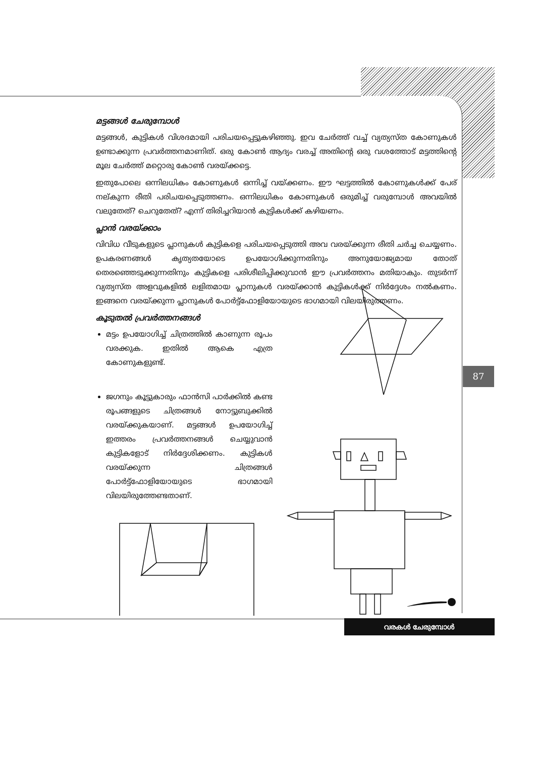മട്ടങ്ങൾ ചേരുമ്പോൾ
മട്ടങ്ങൾ, കുട്ടികൾ വിശദമായി പരിചയപ്പെട്ടുകഴിഞ്ഞു. ഇവ ചേർത്ത് വച്ച് വ്യത്യസ്ത കോണുകൾ ഉണ്ടാക്കുന്ന പ്രവർത്തനമാണിത്. ഒരു കോൺ ആദ്യം വരച്ച് അതിന്റെ ഒരു വശത്തോട് മട്ടത്തിന്റെ മൂല ചേർത്ത് മറ്റൊരു കോൺ വരയ്ക്കട്ടെ.
ഇതുപോലെ ഒന്നിലധികം കോണുകൾ ഒന്നിച്ച് വയ്ക്കണം. ഈ ഘട്ടത്തിൽ കോണുകൾക്ക് പേര് നല്കുന്ന രീതി പരിചയപ്പെടുത്തണം. ഒന്നിലധികം കോണുകൾ ഒരുമിച്ച് വരുമ്പോൾ അവയിൽ വലുതേത്? ചെറുതേത്? എന്ന് തിരിച്ചറിയാൻ കുട്ടികൾക്ക് കഴിയണം.
പ്ലാൻ വരയ്ക്കാം
വിവിധ വീടുകളുടെ പ്ലാനുകൾ കുട്ടികളെ പരിചയപ്പെടുത്തി അവ വരയ്ക്കുന്ന രീതി ചർച്ച ചെയ്യണം. ഉപകരണങ്ങൾ കൃത്യതയോടെ ഉപയോഗിക്കുന്നതിനും അനുയോജ്യമായ തോത് തെരഞ്ഞെടുക്കുന്നതിനും കുട്ടികളെ പരിശീലിപ്പിക്കുവാൻ ഈ പ്രവർത്തനം മതിയാകും. തുടർന്ന് വ്യത്യസ്ത അളവുകളിൽ ലളിതമായ പ്ലാനുകൾ വരയ്ക്കാൻ കുട്ടികൾക്ക് നിർദ്ദേശം നൽകണം. ഇങ്ങനെ വരയ്ക്കുന്ന പ്ലാനുകൾ പോർട്ട്ഫോളിയോയുടെ ഭാഗമായി വിലയിരുത്തണം.
കൂടുതൽ പ്രവർത്തനങ്ങൾ
മട്ടം ഉപയോഗിച്ച് ചിത്രത്തിൽ കാണുന്ന രൂപം വരക്കുക. ഇതിൽ ആകെ എത്ര കോണുകളുണ്ട്.
ജഗനും കൂട്ടുകാരും ഫാൻസി പാർക്കിൽ കണ്ട രൂപങ്ങളുടെ ചിത്രങ്ങൾ നോട്ടുബുക്കിൽ വരയ്ക്കുകയാണ്. മട്ടങ്ങൾ ഉപയോഗിച്ച് ഇത്തരം പ്രവർത്തനങ്ങൾ ചെയ്യുവാൻ കുട്ടികളോട് നിർദ്ദേശിക്കണം. കുട്ടികൾ വരയ്ക്കുന്ന ചിത്രങ്ങൾ പോർട്ട്ഫോളിയോയുടെ ഭാഗമായി വിലയിരുത്തേണ്ടതാണ്.
87
വരകൾ ചേരുമ്പോൾ